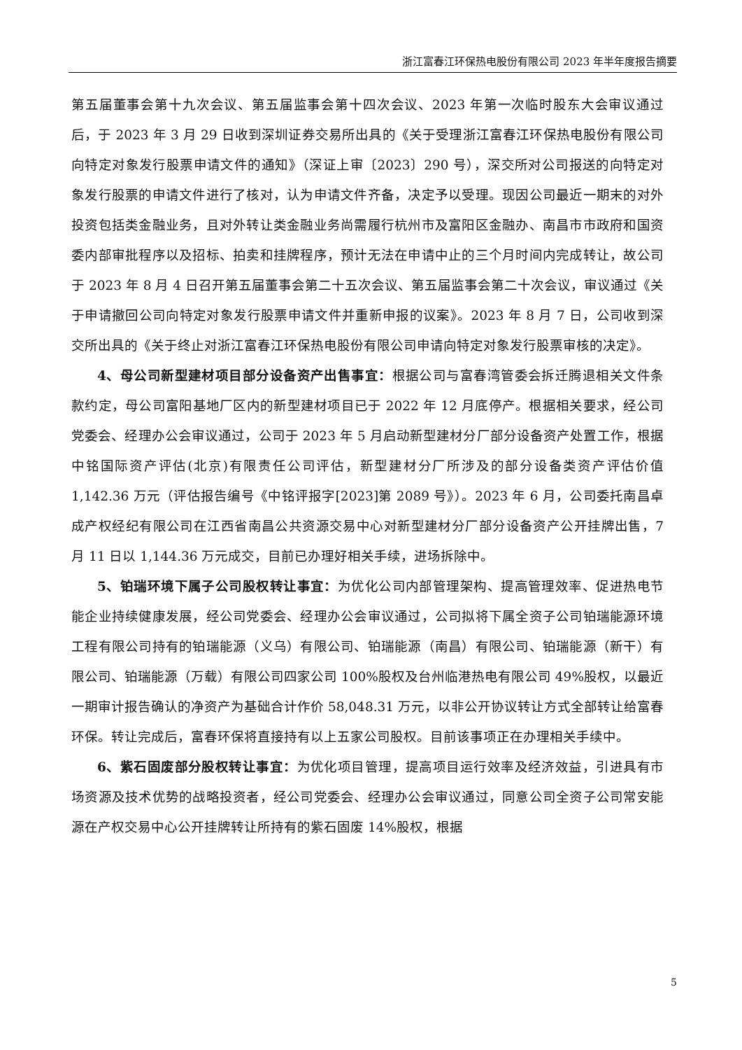浙江富春江环保热电股份有限公司 2023 年半年度报告摘要
第五届董事会第十九次会议、第五届监事会第十四次会议、2023 年第一次临时股东大会审议通过后，于 2023 年 3 月 29 日收到深圳证券交易所出具的《关于受理浙江富春江环保热电股份有限公司向特定对象发行股票申请文件的通知》（深证上审〔2023〕290 号），深交所对公司报送的向特定对象发行股票的申请文件进行了核对，认为申请文件齐备，决定予以受理。现因公司最近一期末的对外投资包括类金融业务，且对外转让类金融业务尚需履行杭州市及富阳区金融办、南昌市市政府和国资委内部审批程序以及招标、拍卖和挂牌程序，预计无法在申请中止的三个月时间内完成转让，故公司于 2023 年 8 月 4 日召开第五届董事会第二十五次会议、第五届监事会第二十次会议，审议通过《关于申请撤回公司向特定对象发行股票申请文件并重新申报的议案》。2023 年 8 月 7 日，公司收到深交所出具的《关于终止对浙江富春江环保热电股份有限公司申请向特定对象发行股票审核的决定》。
4、母公司新型建材项目部分设备资产出售事宜：根据公司与富春湾管委会拆迁腾退相关文件条款约定，母公司富阳基地厂区内的新型建材项目已于 2022 年 12 月底停产。根据相关要求，经公司党委会、经理办公会审议通过，公司于 2023 年 5 月启动新型建材分厂部分设备资产处置工作，根据中铭国际资产评估(北京)有限责任公司评估，新型建材分厂所涉及的部分设备类资产评估价值 1,142.36 万元（评估报告编号《中铭评报字[2023]第 2089 号》）。2023 年 6 月，公司委托南昌卓成产权经纪有限公司在江西省南昌公共资源交易中心对新型建材分厂部分设备资产公开挂牌出售，7 月 11 日以 1,144.36 万元成交，目前已办理好相关手续，进场拆除中。
5、铂瑞环境下属子公司股权转让事宜：为优化公司内部管理架构、提高管理效率、促进热电节能企业持续健康发展，经公司党委会、经理办公会审议通过，公司拟将下属全资子公司铂瑞能源环境工程有限公司持有的铂瑞能源（义乌）有限公司、铂瑞能源（南昌）有限公司、铂瑞能源（新干）有限公司、铂瑞能源（万载）有限公司四家公司 100%股权及台州临港热电有限公司 49%股权，以最近一期审计报告确认的净资产为基础合计作价 58,048.31 万元，以非公开协议转让方式全部转让给富春环保。转让完成后，富春环保将直接持有以上五家公司股权。目前该事项正在办理相关手续中。
6、紫石固废部分股权转让事宜：为优化项目管理，提高项目运行效率及经济效益，引进具有市场资源及技术优势的战略投资者，经公司党委会、经理办公会审议通过，同意公司全资子公司常安能源在产权交易中心公开挂牌转让所持有的紫石固废 14%股权，根据
5